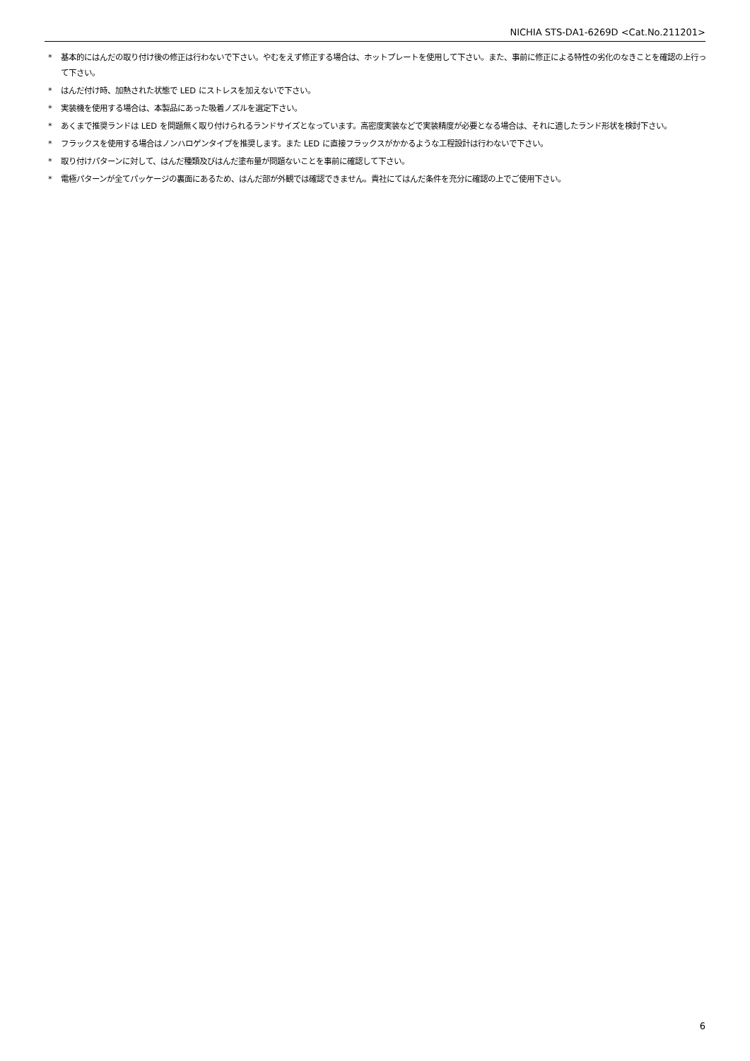NICHIA STS-DA1-6269D <Cat.No.211201>
* 基本的にはんだの取り付け後の修正は行わないで下さい。やむをえず修正する場合は、ホットプレートを使用して下さい。また、事前に修正による特性の劣化のなきことを確認の上行って下さい。
* はんだ付け時、加熱された状態で LED にストレスを加えないで下さい。
* 実装機を使用する場合は、本製品にあった吸着ノズルを選定下さい。
* あくまで推奨ランドは LED を問題無く取り付けられるランドサイズとなっています。高密度実装などで実装精度が必要となる場合は、それに適したランド形状を検討下さい。
* フラックスを使用する場合はノンハロゲンタイプを推奨します。また LED に直接フラックスがかかるような工程設計は行わないで下さい。
* 取り付けパターンに対して、はんだ種類及びはんだ塗布量が問題ないことを事前に確認して下さい。
* 電極パターンが全てパッケージの裏面にあるため、はんだ部が外観では確認できません。貴社にてはんだ条件を充分に確認の上でご使用下さい。
6